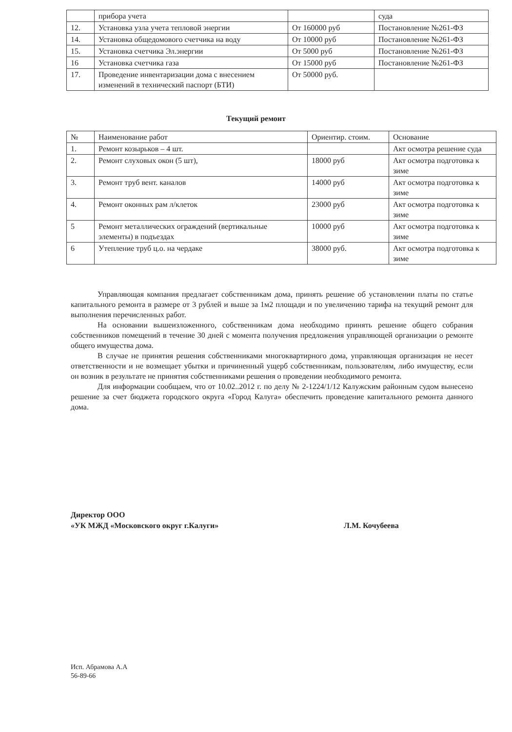| | прибора учета | | суда |
| 12. | Установка узла учета тепловой энергии | От 160000 руб | Постановление №261-ФЗ |
| 14. | Установка общедомового счетчика на воду | От 10000 руб | Постановление №261-ФЗ |
| 15. | Установка счетчика Эл.энергии | От 5000 руб | Постановление №261-ФЗ |
| 16 | Установка счетчика газа | От 15000 руб | Постановление №261-ФЗ |
| 17. | Проведение инвентаризации дома с внесением изменений в технический паспорт (БТИ) | От 50000 руб. | |
Текущий ремонт
| № | Наименование работ | Ориентир. стоим. | Основание |
| --- | --- | --- | --- |
| 1. | Ремонт козырьков – 4 шт. | | Акт осмотра решение суда |
| 2. | Ремонт слуховых окон (5 шт), | 18000 руб | Акт осмотра подготовка к зиме |
| 3. | Ремонт труб вент. каналов | 14000 руб | Акт осмотра подготовка к зиме |
| 4. | Ремонт оконных рам л/клеток | 23000 руб | Акт осмотра подготовка к зиме |
| 5 | Ремонт металлических ограждений (вертикальные элементы) в подъездах | 10000 руб | Акт осмотра подготовка к зиме |
| 6 | Утепление труб ц.о. на чердаке | 38000 руб. | Акт осмотра подготовка к зиме |
Управляющая компания предлагает собственникам дома, принять решение об установлении платы по статье капитального ремонта в размере от 3 рублей и выше за 1м2 площади и по увеличению тарифа на текущий ремонт для выполнения перечисленных работ.
На основании вышеизложенного, собственникам дома необходимо принять решение общего собрания собственников помещений в течение 30 дней с момента получения предложения управляющей организации о ремонте общего имущества дома.
В случае не принятия решения собственниками многоквартирного дома, управляющая организация не несет ответственности и не возмещает убытки и причиненный ущерб собственникам, пользователям, либо имуществу, если он возник в результате не принятия собственниками решения о проведении необходимого ремонта.
Для информации сообщаем, что от 10.02..2012 г. по делу № 2-1224/1/12 Калужским районным судом вынесено решение за счет бюджета городского округа «Город Калуга» обеспечить проведение капитального ремонта данного дома.
Директор ООО
«УК МЖД «Московского округ г.Калуги»
Л.М. Кочубеева
Исп. Абрамова А.А
56-89-66